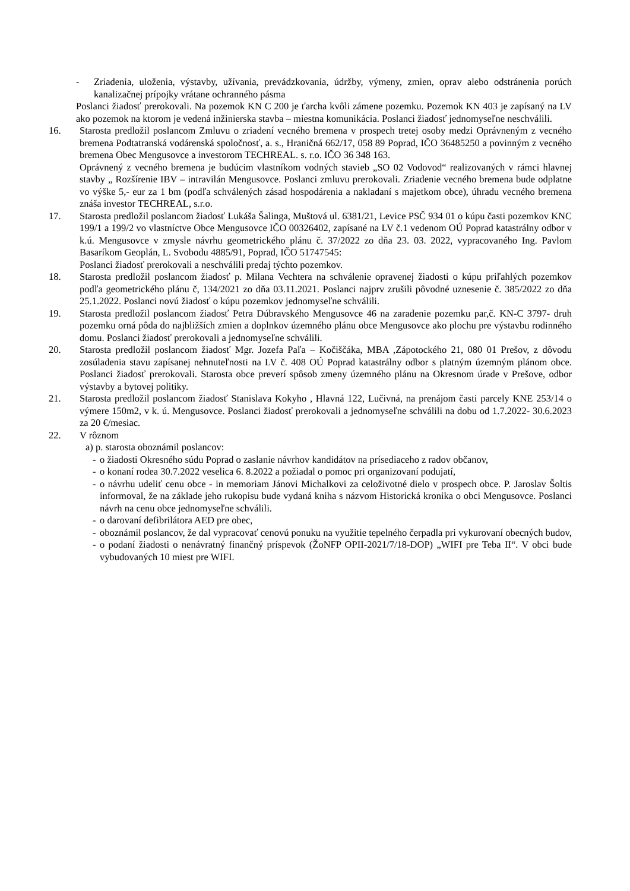- Zriadenia, uloženia, výstavby, užívania, prevádzkovania, údržby, výmeny, zmien, oprav alebo odstránenia porúch kanalizačnej prípojky vrátane ochranného pásma
Poslanci žiadosť prerokovali. Na pozemok KN C 200 je ťarcha kvôli zámene pozemku. Pozemok KN 403 je zapísaný na LV ako pozemok na ktorom je vedená inžinierska stavba – miestna komunikácia. Poslanci žiadosť jednomyseľne neschválili.
16. Starosta predložil poslancom Zmluvu o zriadení vecného bremena v prospech tretej osoby medzi Oprávneným z vecného bremena Podtatranská vodárenská spoločnosť, a. s., Hraničná 662/17, 058 89 Poprad, IČO 36485250 a povinným z vecného bremena Obec Mengusovce a investorom TECHREAL. s. r.o. IČO 36 348 163.
Oprávnený z vecného bremena je budúcim vlastníkom vodných stavieb „SO 02 Vodovod“ realizovaných v rámci hlavnej stavby „ Rozšírenie IBV – intravilán Mengusovce. Poslanci zmluvu prerokovali. Zriadenie vecného bremena bude odplatne vo výške 5,- eur za 1 bm (podľa schválených zásad hospodárenia a nakladaní s majetkom obce), úhradu vecného bremena znáša investor TECHREAL, s.r.o.
17. Starosta predložil poslancom žiadosť Lukáša Šalinga, Muštová ul. 6381/21, Levice PSČ 934 01 o kúpu časti pozemkov KNC 199/1 a 199/2 vo vlastníctve Obce Mengusovce IČO 00326402, zapísané na LV č.1 vedenom OÚ Poprad katastrálny odbor v k.ú. Mengusovce v zmysle návrhu geometrického plánu č. 37/2022 zo dňa 23. 03. 2022, vypracovaného Ing. Pavlom Basaríkom Geoplán, L. Svobodu 4885/91, Poprad, IČO 51747545:
Poslanci žiadosť prerokovali a neschválili predaj týchto pozemkov.
18. Starosta predložil poslancom žiadosť p. Milana Vechtera na schválenie opravenej žiadosti o kúpu priľahlých pozemkov podľa geometrického plánu č, 134/2021 zo dňa 03.11.2021. Poslanci najprv zrušili pôvodné uznesenie č. 385/2022 zo dňa 25.1.2022. Poslanci novú žiadosť o kúpu pozemkov jednomyseľne schválili.
19. Starosta predložil poslancom žiadosť Petra Dúbravského Mengusovce 46 na zaradenie pozemku par,č. KN-C 3797- druh pozemku orná pôda do najbližších zmien a doplnkov územného plánu obce Mengusovce ako plochu pre výstavbu rodinného domu. Poslanci žiadosť prerokovali a jednomyseľne schválili.
20. Starosta predložil poslancom žiadosť Mgr. Jozefa Paľa – Kočiščáka, MBA ,Zápotockého 21, 080 01 Prešov, z dôvodu zosúladenia stavu zapísanej nehnuteľnosti na LV č. 408 OÚ Poprad katastrálny odbor s platným územným plánom obce. Poslanci žiadosť prerokovali. Starosta obce preverí spôsob zmeny územného plánu na Okresnom úrade v Prešove, odbor výstavby a bytovej politiky.
21. Starosta predložil poslancom žiadosť Stanislava Kokyho , Hlavná 122, Lučivná, na prenájom časti parcely KNE 253/14 o výmere 150m2, v k. ú. Mengusovce. Poslanci žiadosť prerokovali a jednomyseľne schválili na dobu od 1.7.2022- 30.6.2023 za 20 €/mesiac.
22. V rôznom
a) p. starosta oboznámil poslancov:
- o žiadosti Okresného súdu Poprad o zaslanie návrhov kandidátov na prísediaceho z radov občanov,
- o konaní rodea 30.7.2022 veselica 6. 8.2022 a požiadal o pomoc pri organizovaní podujatí,
- o návrhu udeliť cenu obce - in memoriam Jánovi Michalkovi za celoživotné dielo v prospech obce. P. Jaroslav Šoltis informoval, že na základe jeho rukopisu bude vydaná kniha s názvom Historická kronika o obci Mengusovce. Poslanci návrh na cenu obce jednomyseľne schválili.
- o darovaní defibrilátora AED pre obec,
- oboznámil poslancov, že dal vypracovať cenovú ponuku na využitie tepelného čerpadla pri vykurovaní obecných budov,
- o podaní žiadosti o nenávratný finančný príspevok (ŽoNFP OPII-2021/7/18-DOP) „WIFI pre Teba II“. V obci bude vybudovaných 10 miest pre WIFI.